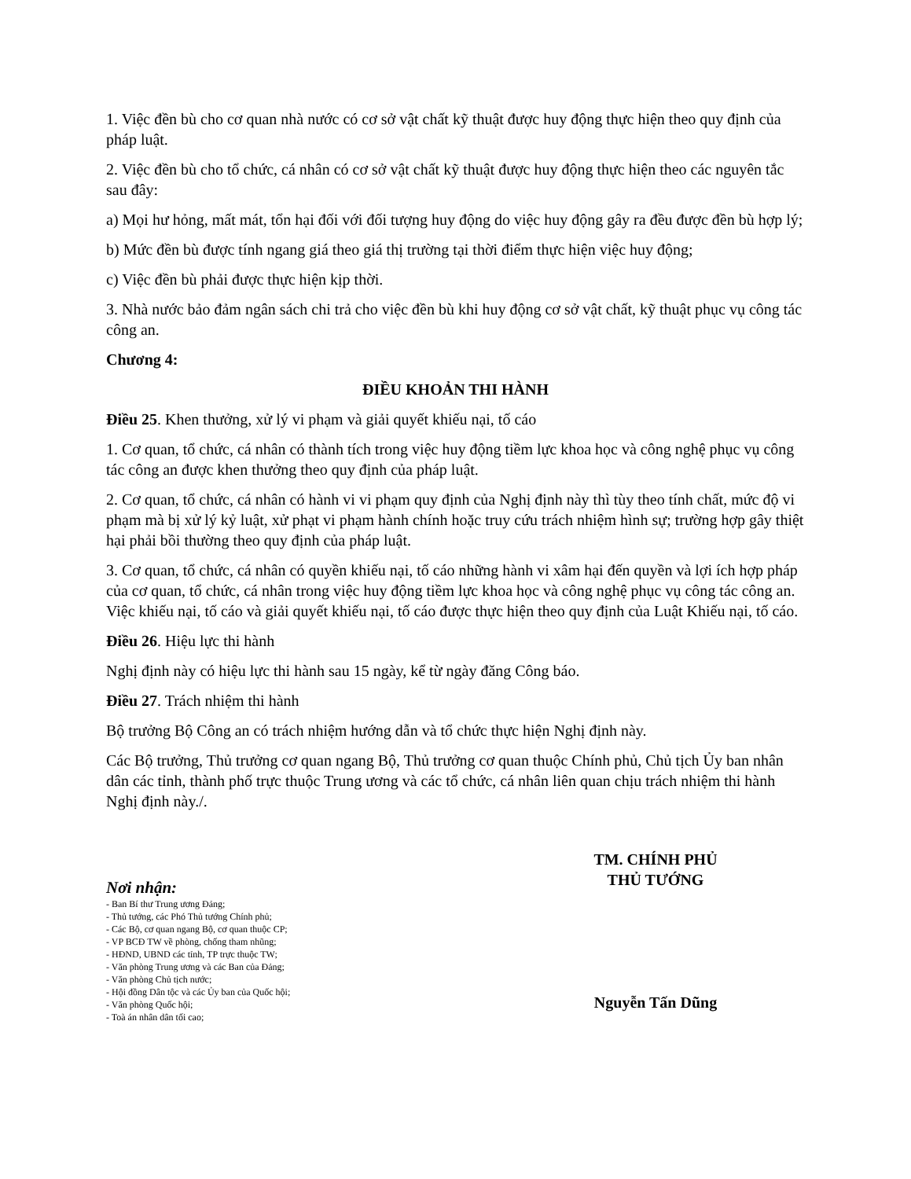1. Việc đền bù cho cơ quan nhà nước có cơ sở vật chất kỹ thuật được huy động thực hiện theo quy định của pháp luật.
2. Việc đền bù cho tổ chức, cá nhân có cơ sở vật chất kỹ thuật được huy động thực hiện theo các nguyên tắc sau đây:
a) Mọi hư hỏng, mất mát, tổn hại đối với đối tượng huy động do việc huy động gây ra đều được đền bù hợp lý;
b) Mức đền bù được tính ngang giá theo giá thị trường tại thời điểm thực hiện việc huy động;
c) Việc đền bù phải được thực hiện kịp thời.
3. Nhà nước bảo đảm ngân sách chi trả cho việc đền bù khi huy động cơ sở vật chất, kỹ thuật phục vụ công tác công an.
Chương 4:
ĐIỀU KHOẢN THI HÀNH
Điều 25. Khen thưởng, xử lý vi phạm và giải quyết khiếu nại, tố cáo
1. Cơ quan, tổ chức, cá nhân có thành tích trong việc huy động tiềm lực khoa học và công nghệ phục vụ công tác công an được khen thưởng theo quy định của pháp luật.
2. Cơ quan, tổ chức, cá nhân có hành vi vi phạm quy định của Nghị định này thì tùy theo tính chất, mức độ vi phạm mà bị xử lý kỷ luật, xử phạt vi phạm hành chính hoặc truy cứu trách nhiệm hình sự; trường hợp gây thiệt hại phải bồi thường theo quy định của pháp luật.
3. Cơ quan, tổ chức, cá nhân có quyền khiếu nại, tố cáo những hành vi xâm hại đến quyền và lợi ích hợp pháp của cơ quan, tổ chức, cá nhân trong việc huy động tiềm lực khoa học và công nghệ phục vụ công tác công an. Việc khiếu nại, tố cáo và giải quyết khiếu nại, tố cáo được thực hiện theo quy định của Luật Khiếu nại, tố cáo.
Điều 26. Hiệu lực thi hành
Nghị định này có hiệu lực thi hành sau 15 ngày, kể từ ngày đăng Công báo.
Điều 27. Trách nhiệm thi hành
Bộ trưởng Bộ Công an có trách nhiệm hướng dẫn và tổ chức thực hiện Nghị định này.
Các Bộ trưởng, Thủ trưởng cơ quan ngang Bộ, Thủ trưởng cơ quan thuộc Chính phủ, Chủ tịch Ủy ban nhân dân các tỉnh, thành phố trực thuộc Trung ương và các tổ chức, cá nhân liên quan chịu trách nhiệm thi hành Nghị định này./.
Nơi nhận:
- Ban Bí thư Trung ương Đảng;
- Thủ tướng, các Phó Thủ tướng Chính phủ;
- Các Bộ, cơ quan ngang Bộ, cơ quan thuộc CP;
- VP BCĐ TW về phòng, chống tham nhũng;
- HĐND, UBND các tỉnh, TP trực thuộc TW;
- Văn phòng Trung ương và các Ban của Đảng;
- Văn phòng Chủ tịch nước;
- Hội đồng Dân tộc và các Ủy ban của Quốc hội;
- Văn phòng Quốc hội;
- Toà án nhân dân tối cao;
TM. CHÍNH PHỦ
THỦ TƯỚNG
Nguyễn Tấn Dũng